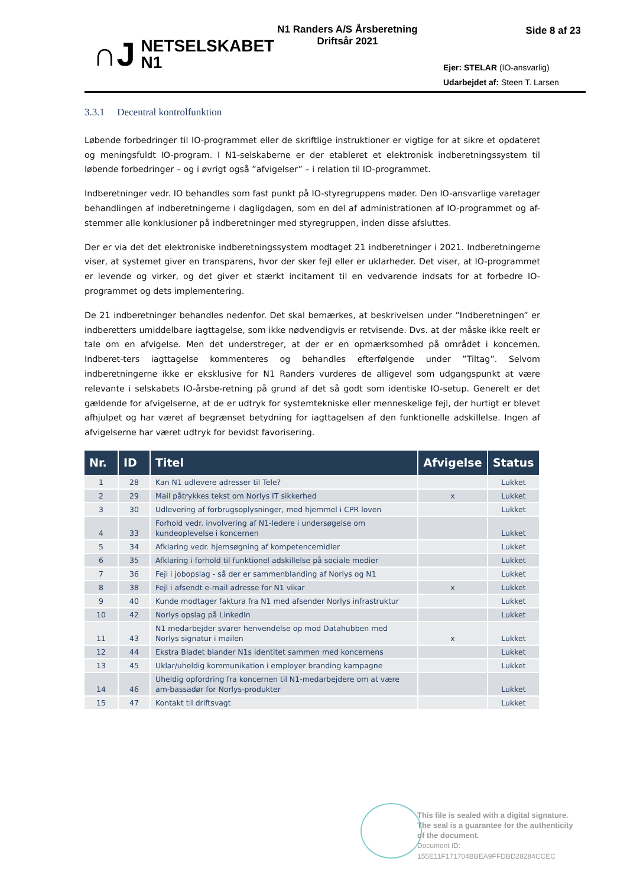∩J NETSELSKABET
N1
N1 Randers A/S Årsberetning
Driftsår 2021
Side 8 af 23
Ejer: STELAR (IO-ansvarlig)
Udarbejdet af: Steen T. Larsen
3.3.1 Decentral kontrolfunktion
Løbende forbedringer til IO-programmet eller de skriftlige instruktioner er vigtige for at sikre et opdateret og meningsfuldt IO-program. I N1-selskaberne er der etableret et elektronisk indberetningssystem til løbende forbedringer – og i øvrigt også ”afvigelser” – i relation til IO-programmet.
Indberetninger vedr. IO behandles som fast punkt på IO-styregruppens møder. Den IO-ansvarlige varetager behandlingen af indberetningerne i dagligdagen, som en del af administrationen af IO-programmet og af-stemmer alle konklusioner på indberetninger med styregruppen, inden disse afsluttes.
Der er via det det elektroniske indberetningssystem modtaget 21 indberetninger i 2021. Indberetningerne viser, at systemet giver en transparens, hvor der sker fejl eller er uklarheder. Det viser, at IO-programmet er levende og virker, og det giver et stærkt incitament til en vedvarende indsats for at forbedre IO-programmet og dets implementering.
De 21 indberetninger behandles nedenfor. Det skal bemærkes, at beskrivelsen under ”Indberetningen” er indberetters umiddelbare iagttagelse, som ikke nødvendigvis er retvisende. Dvs. at der måske ikke reelt er tale om en afvigelse. Men det understreger, at der er en opmærksomhed på området i koncernen. Indberet-ters iagttagelse kommenteres og behandles efterfølgende under ”Tiltag”. Selvom indberetningerne ikke er eksklusive for N1 Randers vurderes de alligevel som udgangspunkt at være relevante i selskabets IO-årsbe-retning på grund af det så godt som identiske IO-setup. Generelt er det gældende for afvigelserne, at de er udtryk for systemtekniske eller menneskelige fejl, der hurtigt er blevet afhjulpet og har været af begrænset betydning for iagttagelsen af den funktionelle adskillelse. Ingen af afvigelserne har været udtryk for bevidst favorisering.
| Nr. | ID | Titel | Afvigelse | Status |
| --- | --- | --- | --- | --- |
| 1 | 28 | Kan N1 udlevere adresser til Tele? | | Lukket |
| 2 | 29 | Mail påtrykkes tekst om Norlys IT sikkerhed | x | Lukket |
| 3 | 30 | Udlevering af forbrugsoplysninger, med hjemmel i CPR loven | | Lukket |
| 4 | 33 | Forhold vedr. involvering af N1-ledere i undersøgelse om kundeoplevelse i koncernen | | Lukket |
| 5 | 34 | Afklaring vedr. hjemsøgning af kompetencemidler | | Lukket |
| 6 | 35 | Afklaring i forhold til funktionel adskillelse på sociale medier | | Lukket |
| 7 | 36 | Fejl i jobopslag - så der er sammenblanding af Norlys og N1 | | Lukket |
| 8 | 38 | Fejl i afsendt e-mail adresse for N1 vikar | x | Lukket |
| 9 | 40 | Kunde modtager faktura fra N1 med afsender Norlys infrastruktur | | Lukket |
| 10 | 42 | Norlys opslag på LinkedIn | | Lukket |
| 11 | 43 | N1 medarbejder svarer henvendelse op mod Datahubben med Norlys signatur i mailen | x | Lukket |
| 12 | 44 | Ekstra Bladet blander N1s identitet sammen med koncernens | | Lukket |
| 13 | 45 | Uklar/uheldig kommunikation i employer branding kampagne | | Lukket |
| 14 | 46 | Uheldig opfordring fra koncernen til N1-medarbejdere om at være am-bassadør for Norlys-produkter | | Lukket |
| 15 | 47 | Kontakt til driftsvagt | | Lukket |
This file is sealed with a digital signature.
The seal is a guarantee for the authenticity
of the document.
Document ID:
155E11F171704BBEA9FFDBD28284CCEC